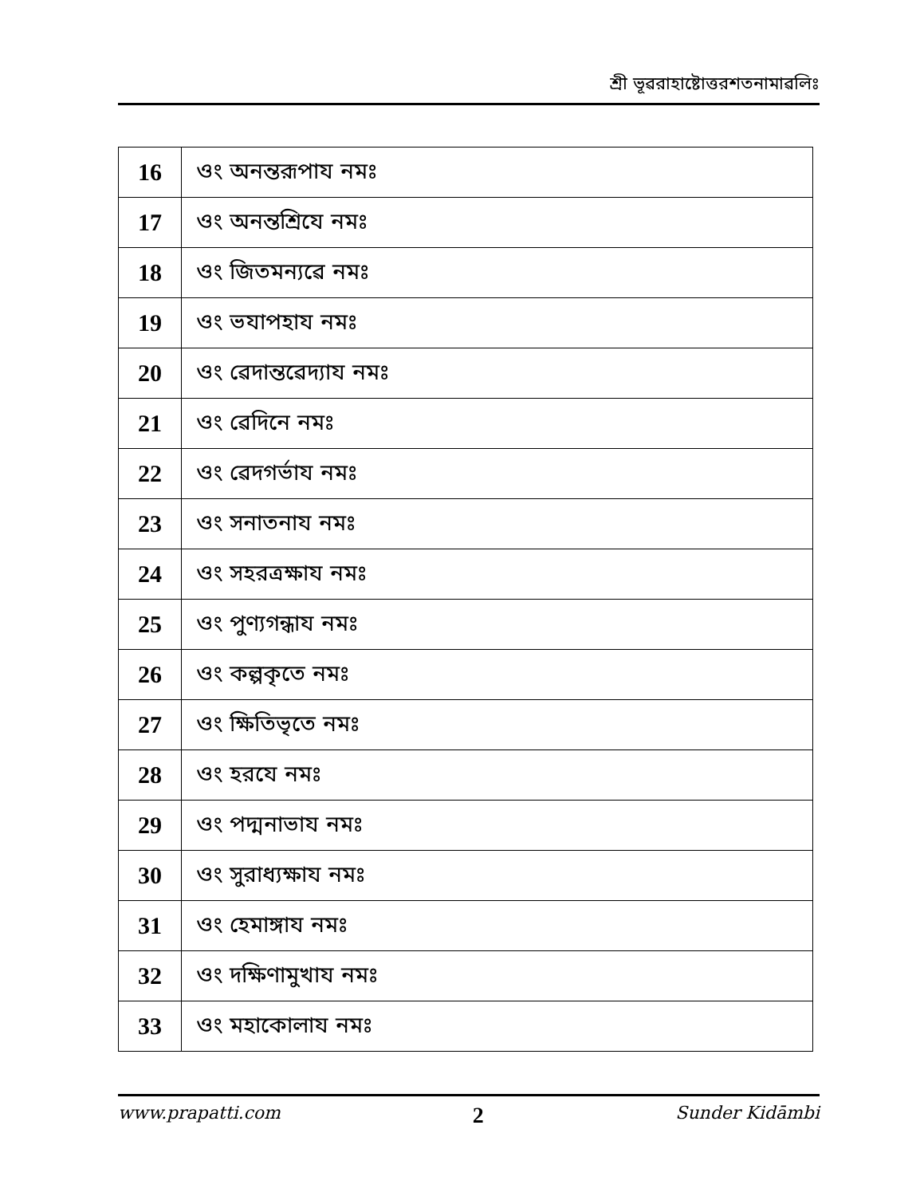শ্রী ভূৱরাহাষ্টোত্তরশতনামাৱলিঃ
| 16 | ওং অনন্তরূপায নমঃ |
| 17 | ওং অনন্তশ্রিযে নমঃ |
| 18 | ওং জিতমন্যৱে নমঃ |
| 19 | ওং ভযাপহায নমঃ |
| 20 | ওং ৱেদান্তৱেদ্যায নমঃ |
| 21 | ওং ৱেদিনে নমঃ |
| 22 | ওং ৱেদগর্ভায নমঃ |
| 23 | ওং সনাতনায নমঃ |
| 24 | ওং সহরত্রক্ষায নমঃ |
| 25 | ওং পুণ্যগন্ধায নমঃ |
| 26 | ওং কল্পকৃতে নমঃ |
| 27 | ওং ক্ষিতিভৃতে নমঃ |
| 28 | ওং হরযে নমঃ |
| 29 | ওং পদ্মনাভায নমঃ |
| 30 | ওং সুরাধ্যক্ষায নমঃ |
| 31 | ওং হেমাঙ্গায নমঃ |
| 32 | ওং দক্ষিণামুখায নমঃ |
| 33 | ওং মহাকোলায নমঃ |
www.prapatti.com 2 Sunder Kidāmbi